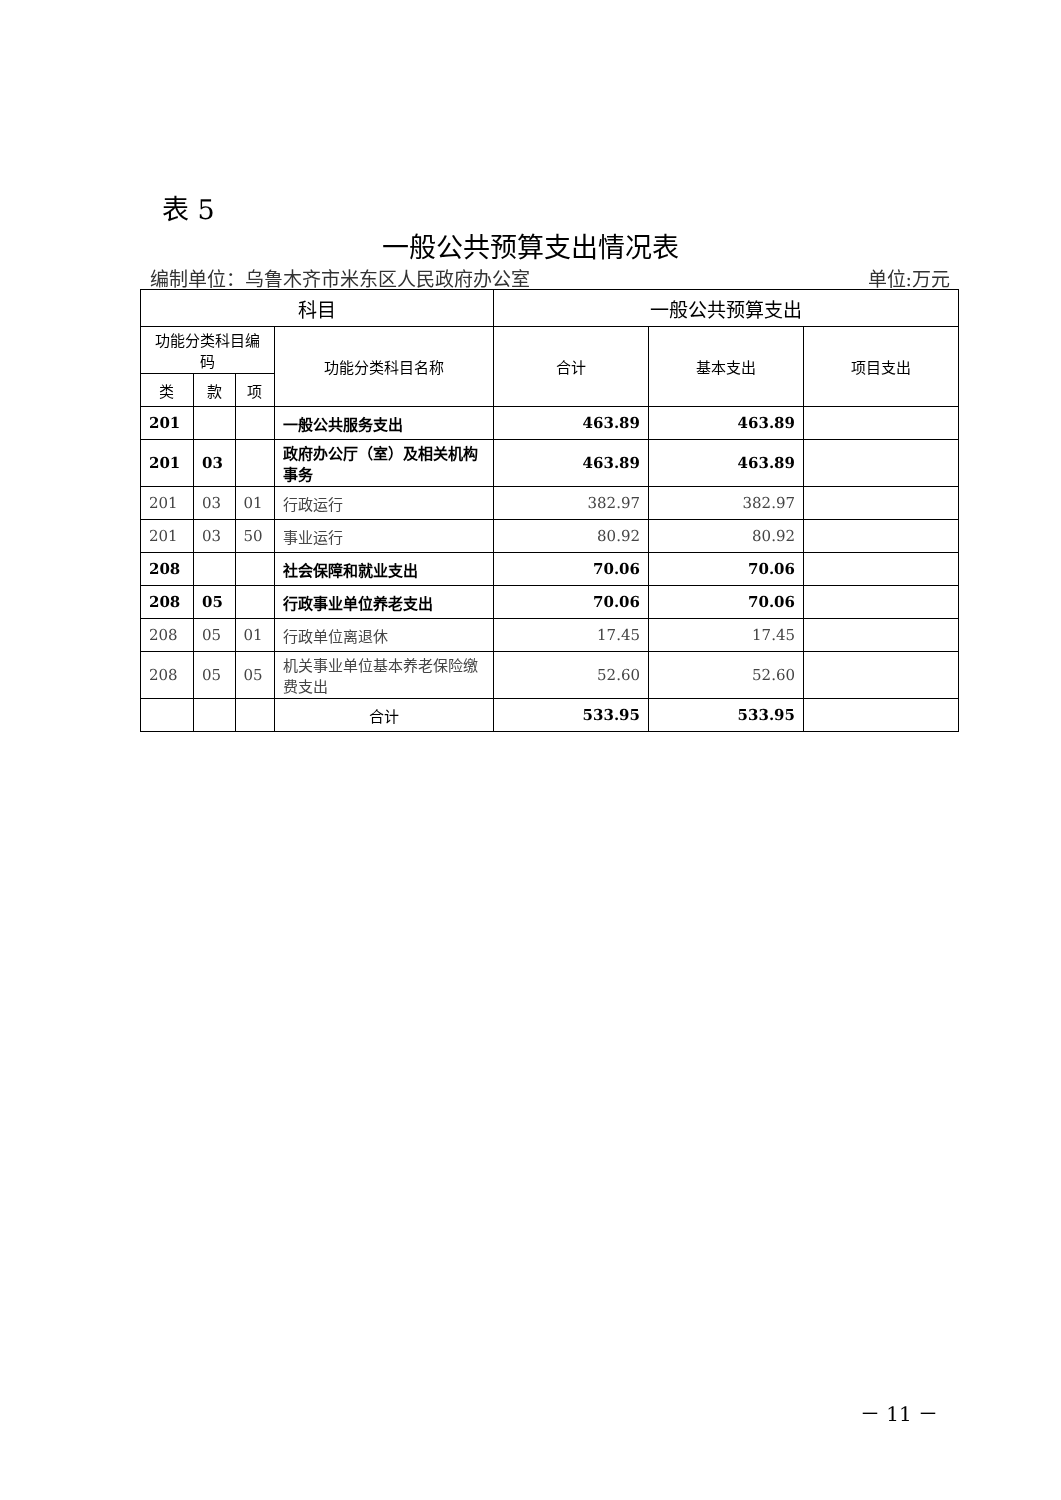表 5
一般公共预算支出情况表
编制单位：乌鲁木齐市米东区人民政府办公室 单位:万元
| 科目 | | | | 一般公共预算支出 | | |
| --- | --- | --- | --- | --- | --- | --- |
| 功能分类科目编码 | | | 功能分类科目名称 | 合计 | 基本支出 | 项目支出 |
| 类 | 款 | 项 | | | | |
| 201 | | | 一般公共服务支出 | 463.89 | 463.89 | |
| 201 | 03 | | 政府办公厅（室）及相关机构事务 | 463.89 | 463.89 | |
| 201 | 03 | 01 | 行政运行 | 382.97 | 382.97 | |
| 201 | 03 | 50 | 事业运行 | 80.92 | 80.92 | |
| 208 | | | 社会保障和就业支出 | 70.06 | 70.06 | |
| 208 | 05 | | 行政事业单位养老支出 | 70.06 | 70.06 | |
| 208 | 05 | 01 | 行政单位离退休 | 17.45 | 17.45 | |
| 208 | 05 | 05 | 机关事业单位基本养老保险缴费支出 | 52.60 | 52.60 | |
| | | | 合计 | 533.95 | 533.95 | |
－ 11 －